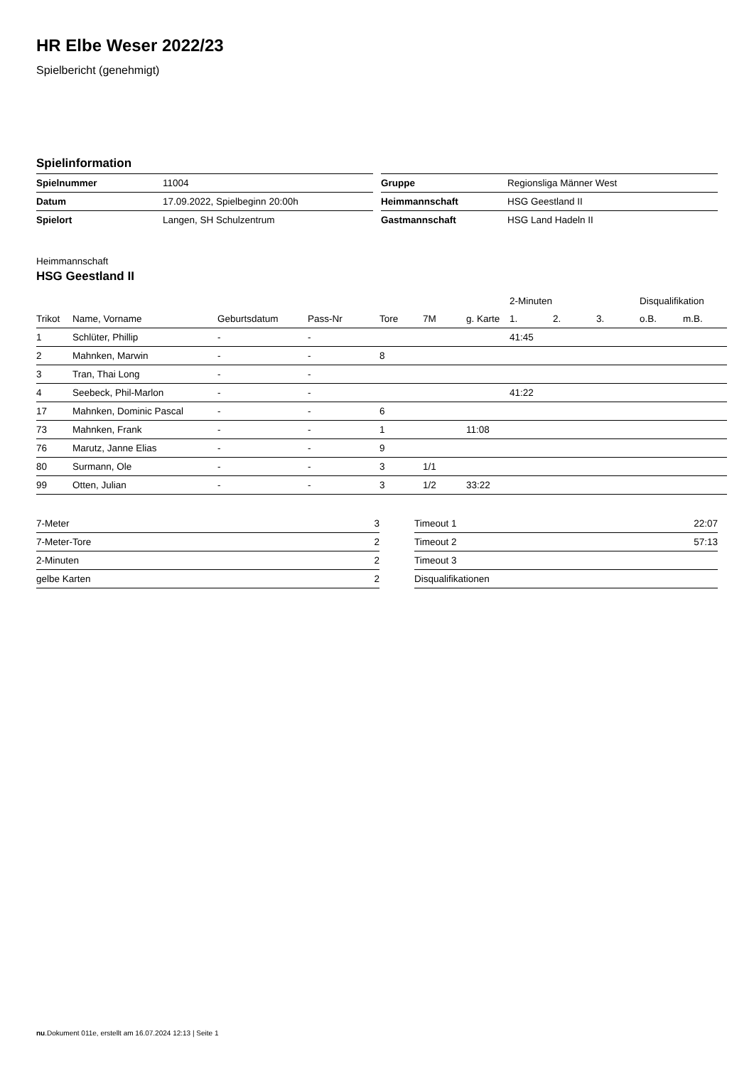HR Elbe Weser 2022/23
Spielbericht (genehmigt)
Spielinformation
| Spielnummer | 11004 |
| Datum | 17.09.2022, Spielbeginn 20:00h |
| Spielort | Langen, SH Schulzentrum |
| Gruppe | Regionsliga Männer West |
| Heimmannschaft | HSG Geestland II |
| Gastmannschaft | HSG Land Hadeln II |
Heimmannschaft
HSG Geestland II
| | | | | | | | 2-Minuten | | | Disqualifikation | |
| --- | --- | --- | --- | --- | --- | --- | --- | --- | --- | --- | --- |
| Trikot | Name, Vorname | Geburtsdatum | Pass-Nr | Tore | 7M | g. Karte | 1. | 2. | 3. | o.B. | m.B. |
| 1 | Schlüter, Phillip | - | - | | | | 41:45 | | | | |
| 2 | Mahnken, Marwin | - | - | 8 | | | | | | | |
| 3 | Tran, Thai Long | - | - | | | | | | | | |
| 4 | Seebeck, Phil-Marlon | - | - | | | | 41:22 | | | | |
| 17 | Mahnken, Dominic Pascal | - | - | 6 | | | | | | | |
| 73 | Mahnken, Frank | - | - | 1 | | 11:08 | | | | | |
| 76 | Marutz, Janne Elias | - | - | 9 | | | | | | | |
| 80 | Surmann, Ole | - | - | 3 | 1/1 | | | | | | |
| 99 | Otten, Julian | - | - | 3 | 1/2 | 33:22 | | | | | |
| 7-Meter | 3 |
| 7-Meter-Tore | 2 |
| 2-Minuten | 2 |
| gelbe Karten | 2 |
| Timeout 1 | 22:07 |
| Timeout 2 | 57:13 |
| Timeout 3 | |
| Disqualifikationen | |
nu.Dokument 011e, erstellt am 16.07.2024 12:13 | Seite 1